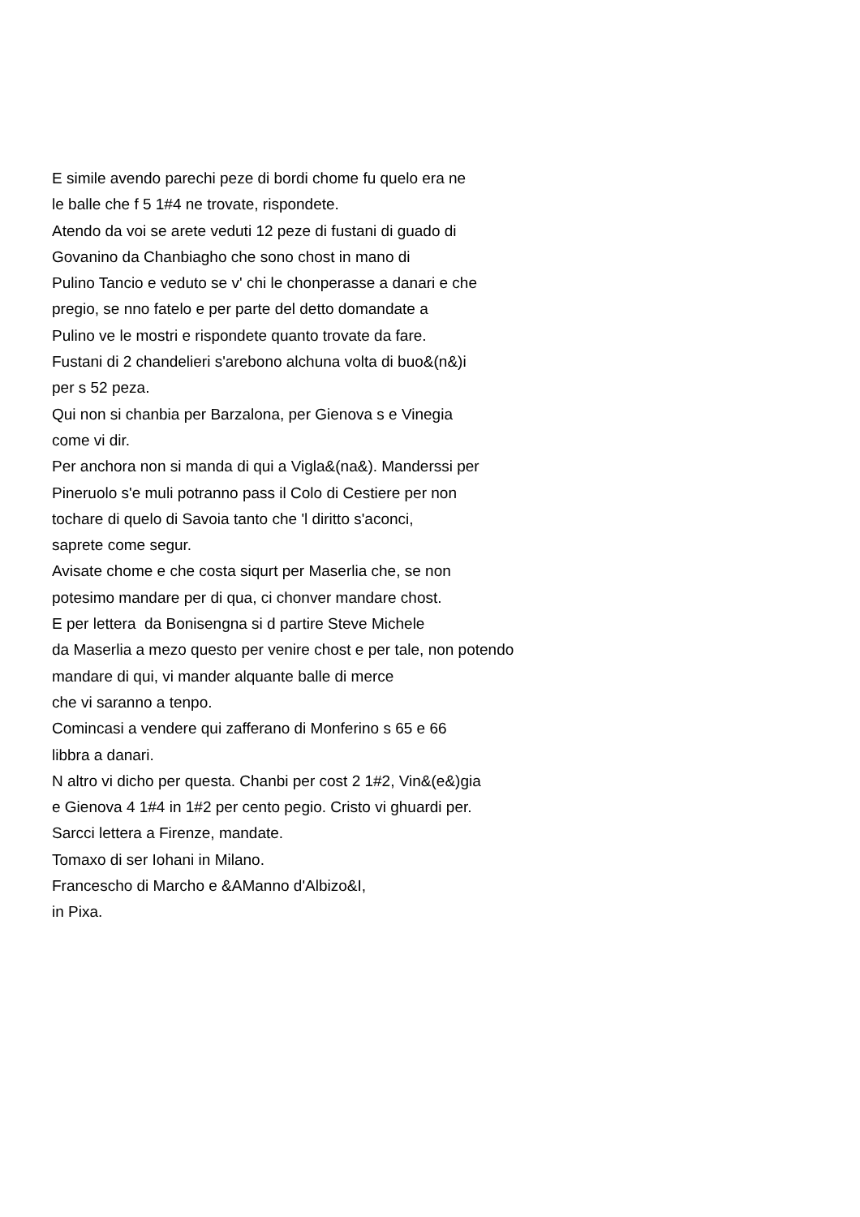E simile avendo parechi peze di bordi chome fu quelo era ne le balle che f 5 1#4 ne trovate, rispondete. Atendo da voi se arete veduti 12 peze di fustani di guado di Govanino da Chanbiagho che sono chost in mano di Pulino Tancio e veduto se v' chi le chonperasse a danari e che pregio, se nno fatelo e per parte del detto domandate a Pulino ve le mostri e rispondete quanto trovate da fare. Fustani di 2 chandelieri s'arebono alchuna volta di buo&(n&)i per s 52 peza. Qui non si chanbia per Barzalona, per Gienova s e Vinegia come vi dir. Per anchora non si manda di qui a Vigla&(na&). Manderssi per Pineruolo s'e muli potranno pass il Colo di Cestiere per non tochare di quelo di Savoia tanto che 'l diritto s'aconci, saprete come segur. Avisate chome e che costa siqurt per Maserlia che, se non potesimo mandare per di qua, ci chonver mandare chost. E per lettera da Bonisengna si d partire Steve Michele da Maserlia a mezo questo per venire chost e per tale, non potendo mandare di qui, vi mander alquante balle di merce che vi saranno a tenpo. Comincasi a vendere qui zafferano di Monferino s 65 e 66 libbra a danari. N altro vi dicho per questa. Chanbi per cost 2 1#2, Vin&(e&)gia e Gienova 4 1#4 in 1#2 per cento pegio. Cristo vi ghuardi per. Sarcci lettera a Firenze, mandate. Tomaxo di ser Iohani in Milano. Francescho di Marcho e &AManno d'Albizo&I, in Pixa.